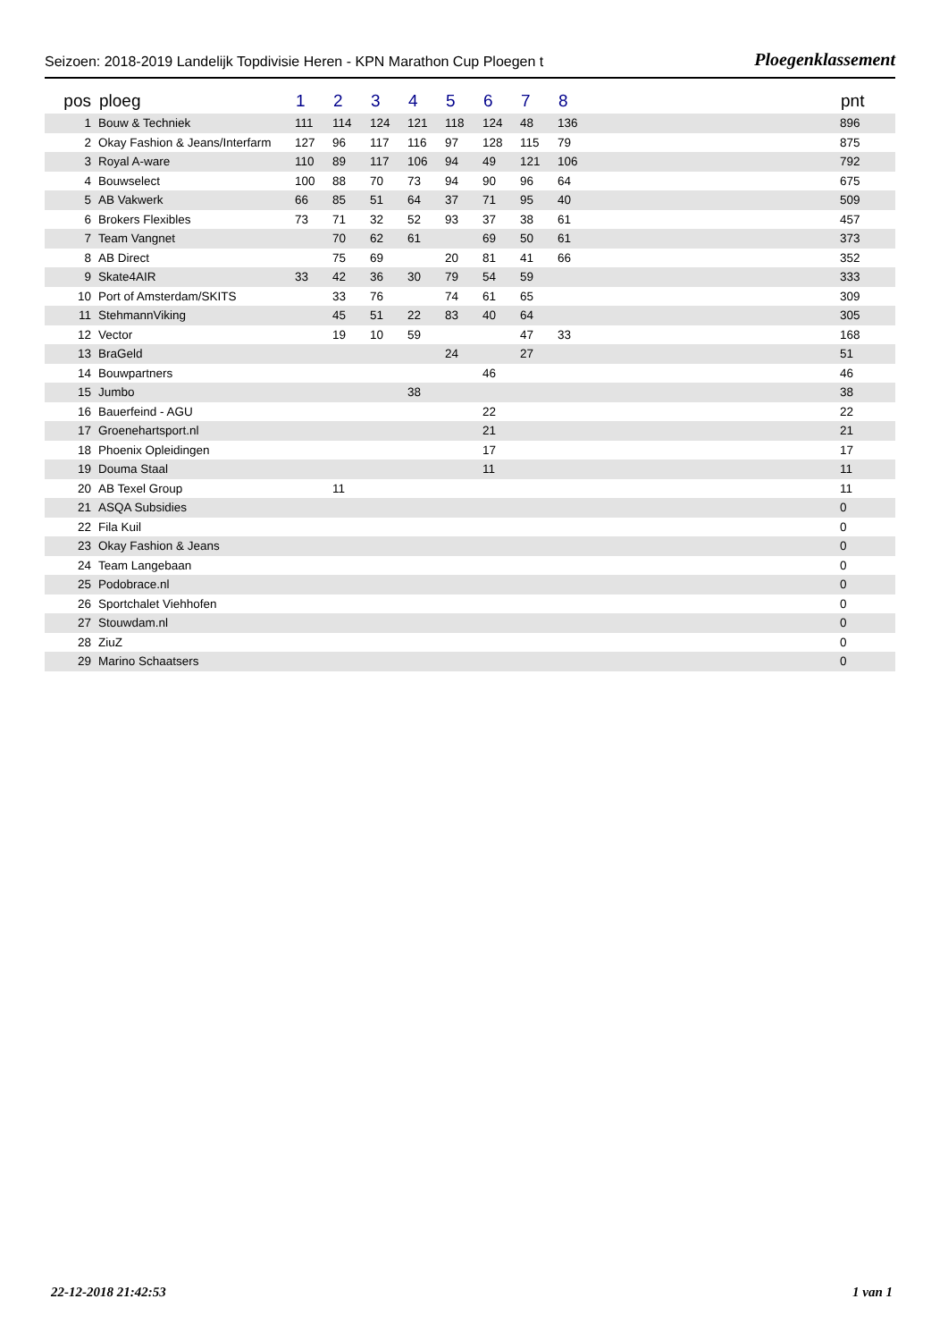Seizoen: 2018-2019 Landelijk Topdivisie Heren - KPN Marathon Cup Ploegen t Ploegenklassement
| pos | ploeg | 1 | 2 | 3 | 4 | 5 | 6 | 7 | 8 | | pnt |
| --- | --- | --- | --- | --- | --- | --- | --- | --- | --- | --- | --- |
| 1 | Bouw & Techniek | 111 | 114 | 124 | 121 | 118 | 124 | 48 | 136 | | 896 |
| 2 | Okay Fashion & Jeans/Interfarm | 127 | 96 | 117 | 116 | 97 | 128 | 115 | 79 | | 875 |
| 3 | Royal A-ware | 110 | 89 | 117 | 106 | 94 | 49 | 121 | 106 | | 792 |
| 4 | Bouwselect | 100 | 88 | 70 | 73 | 94 | 90 | 96 | 64 | | 675 |
| 5 | AB Vakwerk | 66 | 85 | 51 | 64 | 37 | 71 | 95 | 40 | | 509 |
| 6 | Brokers Flexibles | 73 | 71 | 32 | 52 | 93 | 37 | 38 | 61 | | 457 |
| 7 | Team Vangnet | | 70 | 62 | 61 | | 69 | 50 | 61 | | 373 |
| 8 | AB Direct | | 75 | 69 | | 20 | 81 | 41 | 66 | | 352 |
| 9 | Skate4AIR | 33 | 42 | 36 | 30 | 79 | 54 | 59 | | | 333 |
| 10 | Port of Amsterdam/SKITS | | 33 | 76 | | 74 | 61 | 65 | | | 309 |
| 11 | StehmannViking | | 45 | 51 | 22 | 83 | 40 | 64 | | | 305 |
| 12 | Vector | | 19 | 10 | 59 | | | 47 | 33 | | 168 |
| 13 | BraGeld | | | | | 24 | | 27 | | | 51 |
| 14 | Bouwpartners | | | | | | 46 | | | | 46 |
| 15 | Jumbo | | | | 38 | | | | | | 38 |
| 16 | Bauerfeind - AGU | | | | | | 22 | | | | 22 |
| 17 | Groenehartsport.nl | | | | | | 21 | | | | 21 |
| 18 | Phoenix Opleidingen | | | | | | 17 | | | | 17 |
| 19 | Douma Staal | | | | | | 11 | | | | 11 |
| 20 | AB Texel Group | | 11 | | | | | | | | 11 |
| 21 | ASQA Subsidies | | | | | | | | | | 0 |
| 22 | Fila Kuil | | | | | | | | | | 0 |
| 23 | Okay Fashion & Jeans | | | | | | | | | | 0 |
| 24 | Team Langebaan | | | | | | | | | | 0 |
| 25 | Podobrace.nl | | | | | | | | | | 0 |
| 26 | Sportchalet Viehhofen | | | | | | | | | | 0 |
| 27 | Stouwdam.nl | | | | | | | | | | 0 |
| 28 | ZiuZ | | | | | | | | | | 0 |
| 29 | Marino Schaatsers | | | | | | | | | | 0 |
22-12-2018 21:42:53 1 van 1